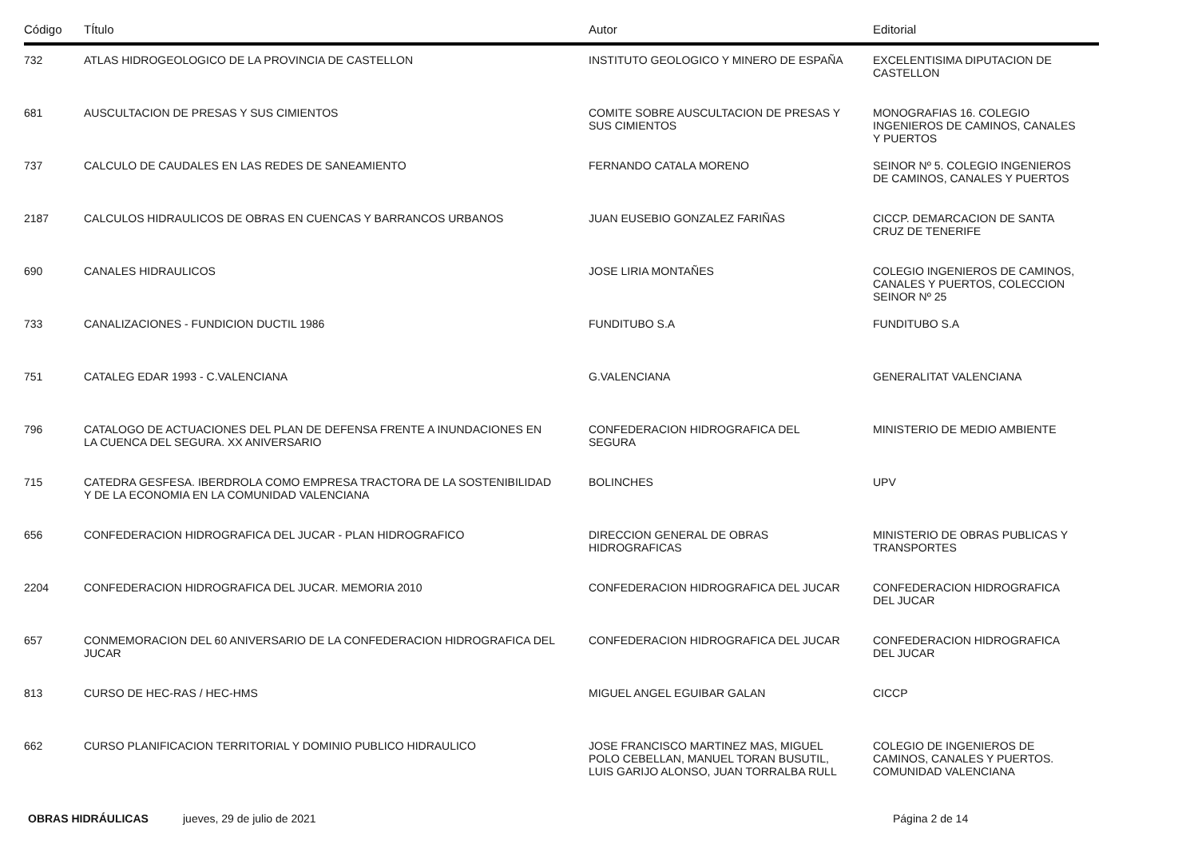| Código | TÍtulo | Autor | Editorial |
| --- | --- | --- | --- |
| 732 | ATLAS HIDROGEOLOGICO DE LA PROVINCIA DE CASTELLON | INSTITUTO GEOLOGICO Y MINERO DE ESPAÑA | EXCELENTISIMA DIPUTACION DE CASTELLON |
| 681 | AUSCULTACION DE PRESAS Y SUS CIMIENTOS | COMITE SOBRE AUSCULTACION DE PRESAS Y SUS CIMIENTOS | MONOGRAFIAS 16. COLEGIO INGENIEROS DE CAMINOS, CANALES Y PUERTOS |
| 737 | CALCULO DE CAUDALES EN LAS REDES DE SANEAMIENTO | FERNANDO CATALA MORENO | SEINOR Nº 5. COLEGIO INGENIEROS DE CAMINOS, CANALES Y PUERTOS |
| 2187 | CALCULOS HIDRAULICOS DE OBRAS EN CUENCAS Y BARRANCOS URBANOS | JUAN EUSEBIO GONZALEZ FARIÑAS | CICCP. DEMARCACION DE SANTA CRUZ DE TENERIFE |
| 690 | CANALES HIDRAULICOS | JOSE LIRIA MONTAÑES | COLEGIO INGENIEROS DE CAMINOS, CANALES Y PUERTOS, COLECCION SEINOR Nº 25 |
| 733 | CANALIZACIONES - FUNDICION DUCTIL 1986 | FUNDITUBO S.A | FUNDITUBO S.A |
| 751 | CATALEG EDAR 1993 - C.VALENCIANA | G.VALENCIANA | GENERALITAT VALENCIANA |
| 796 | CATALOGO DE ACTUACIONES DEL PLAN DE DEFENSA FRENTE A INUNDACIONES EN LA CUENCA DEL SEGURA. XX ANIVERSARIO | CONFEDERACION HIDROGRAFICA DEL SEGURA | MINISTERIO DE MEDIO AMBIENTE |
| 715 | CATEDRA GESFESA. IBERDROLA COMO EMPRESA TRACTORA DE LA SOSTENIBILIDAD Y DE LA ECONOMIA EN LA COMUNIDAD VALENCIANA | BOLINCHES | UPV |
| 656 | CONFEDERACION HIDROGRAFICA DEL JUCAR - PLAN HIDROGRAFICO | DIRECCION GENERAL DE OBRAS HIDROGRAFICAS | MINISTERIO DE OBRAS PUBLICAS Y TRANSPORTES |
| 2204 | CONFEDERACION HIDROGRAFICA DEL JUCAR. MEMORIA 2010 | CONFEDERACION HIDROGRAFICA DEL JUCAR | CONFEDERACION HIDROGRAFICA DEL JUCAR |
| 657 | CONMEMORACION DEL 60 ANIVERSARIO DE LA CONFEDERACION HIDROGRAFICA DEL JUCAR | CONFEDERACION HIDROGRAFICA DEL JUCAR | CONFEDERACION HIDROGRAFICA DEL JUCAR |
| 813 | CURSO DE HEC-RAS / HEC-HMS | MIGUEL ANGEL EGUIBAR GALAN | CICCP |
| 662 | CURSO PLANIFICACION TERRITORIAL Y DOMINIO PUBLICO HIDRAULICO | JOSE FRANCISCO MARTINEZ MAS, MIGUEL POLO CEBELLAN, MANUEL TORAN BUSUTIL, LUIS GARIJO ALONSO, JUAN TORRALBA RULL | COLEGIO DE INGENIEROS DE CAMINOS, CANALES Y PUERTOS. COMUNIDAD VALENCIANA |
OBRAS HIDRÁULICAS jueves, 29 de julio de 2021 Página 2 de 14